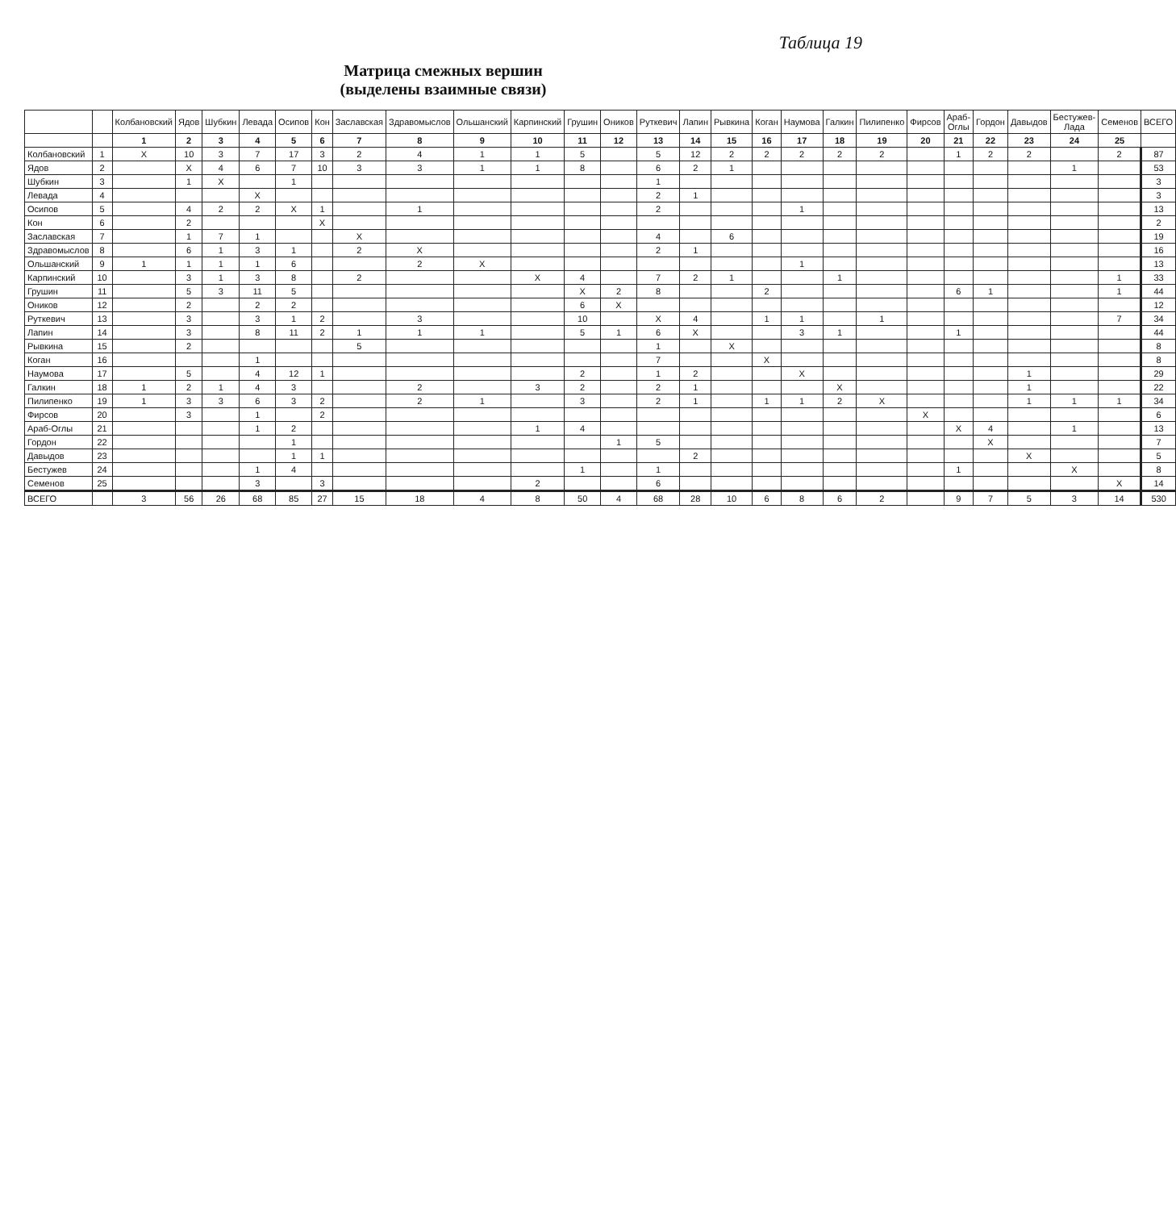Таблица 19
Матрица смежных вершин
(выделены взаимные связи)
| | | Колбановский | Ядов | Шубкин | Левада | Осипов | Кон | Заславская | Здравомыслов | Ольшанский | Карпинский | Грушин | Оников | Руткевич | Лапин | Рывкина | Коган | Наумова | Галкин | Пилипенко | Фирсов | Араб-Оглы | Гордон | Давыдов | Бестужев-Лада | Семенов | ВСЕГО |
| --- | --- | --- | --- | --- | --- | --- | --- | --- | --- | --- | --- | --- | --- | --- | --- | --- | --- | --- | --- | --- | --- | --- | --- | --- | --- | --- | --- |
| | | 1 | 2 | 3 | 4 | 5 | 6 | 7 | 8 | 9 | 10 | 11 | 12 | 13 | 14 | 15 | 16 | 17 | 18 | 19 | 20 | 21 | 22 | 23 | 24 | 25 | |
| Колбановский | 1 | X | 10 | 3 | 7 | 17 | 3 | 2 | 4 | 1 | 1 | 5 | | 5 | 12 | 2 | 2 | 2 | 2 | 2 | | 1 | 2 | 2 | | 2 | 87 |
| Ядов | 2 | | X | 4 | 6 | 7 | 10 | 3 | 3 | 1 | 1 | 8 | | 6 | 2 | 1 | | | | | | | | | 1 | | 53 |
| Шубкин | 3 | | 1 | X | | 1 | | | | | | | | 1 | | | | | | | | | | | | | 3 |
| Левада | 4 | | | | X | | | | | | | | | 2 | 1 | | | | | | | | | | | | 3 |
| Осипов | 5 | | 4 | 2 | 2 | X | 1 | | 1 | | | | | 2 | | | | 1 | | | | | | | | | 13 |
| Кон | 6 | | 2 | | | | X | | | | | | | | | | | | | | | | | | | | 2 |
| Заславская | 7 | | 1 | 7 | 1 | | | X | | | | | | 4 | | 6 | | | | | | | | | | | 19 |
| Здравомыслов | 8 | | 6 | 1 | 3 | 1 | | 2 | X | | | | | 2 | 1 | | | | | | | | | | | | 16 |
| Ольшанский | 9 | 1 | 1 | 1 | 1 | 6 | | | 2 | X | | | | | | | | 1 | | | | | | | | | 13 |
| Карпинский | 10 | | 3 | 1 | 3 | 8 | | 2 | | | X | 4 | | 7 | 2 | 1 | | | 1 | | | | | | | 1 | 33 |
| Грушин | 11 | | 5 | 3 | 11 | 5 | | | | | | X | 2 | 8 | | | 2 | | | | | 6 | 1 | | | 1 | 44 |
| Оников | 12 | | 2 | | 2 | 2 | | | | | | 6 | X | | | | | | | | | | | | | | 12 |
| Руткевич | 13 | | 3 | | 3 | 1 | 2 | | 3 | | | 10 | | X | 4 | | 1 | 1 | | 1 | | | | | | 7 | 34 |
| Лапин | 14 | | 3 | | 8 | 11 | 2 | 1 | 1 | 1 | | 5 | 1 | 6 | X | | | 3 | 1 | | | 1 | | | | | 44 |
| Рывкина | 15 | | 2 | | | | | 5 | | | | | | 1 | | X | | | | | | | | | | | 8 |
| Коган | 16 | | | | 1 | | | | | | | | | 7 | | | X | | | | | | | | | | 8 |
| Наумова | 17 | | 5 | | 4 | 12 | 1 | | | | | 2 | | 1 | 2 | | | X | | | | | | 1 | | | 29 |
| Галкин | 18 | 1 | 2 | 1 | 4 | 3 | | | 2 | | 3 | 2 | | 2 | 1 | | | | X | | | | | 1 | | | 22 |
| Пилипенко | 19 | 1 | 3 | 3 | 6 | 3 | 2 | | 2 | 1 | | 3 | | 2 | 1 | | 1 | 1 | 2 | X | | | | 1 | 1 | 1 | 34 |
| Фирсов | 20 | | 3 | | 1 | | 2 | | | | | | | | | | | | | | X | | | | | | 6 |
| Араб-Оглы | 21 | | | | 1 | 2 | | | | | 1 | 4 | | | | | | | | | | X | 4 | | 1 | | 13 |
| Гордон | 22 | | | | | 1 | | | | | | | 1 | 5 | | | | | | | | | X | | | | 7 |
| Давыдов | 23 | | | | | 1 | 1 | | | | | | | | 2 | | | | | | | | | X | | | 5 |
| Бестужев | 24 | | | | 1 | 4 | | | | | | 1 | | 1 | | | | | | | | 1 | | | X | | 8 |
| Семенов | 25 | | | | 3 | | 3 | | | | 2 | | | 6 | | | | | | | | | | | | X | 14 |
| ВСЕГО | | 3 | 56 | 26 | 68 | 85 | 27 | 15 | 18 | 4 | 8 | 50 | 4 | 68 | 28 | 10 | 6 | 8 | 6 | 2 | | 9 | 7 | 5 | 3 | 14 | 530 |